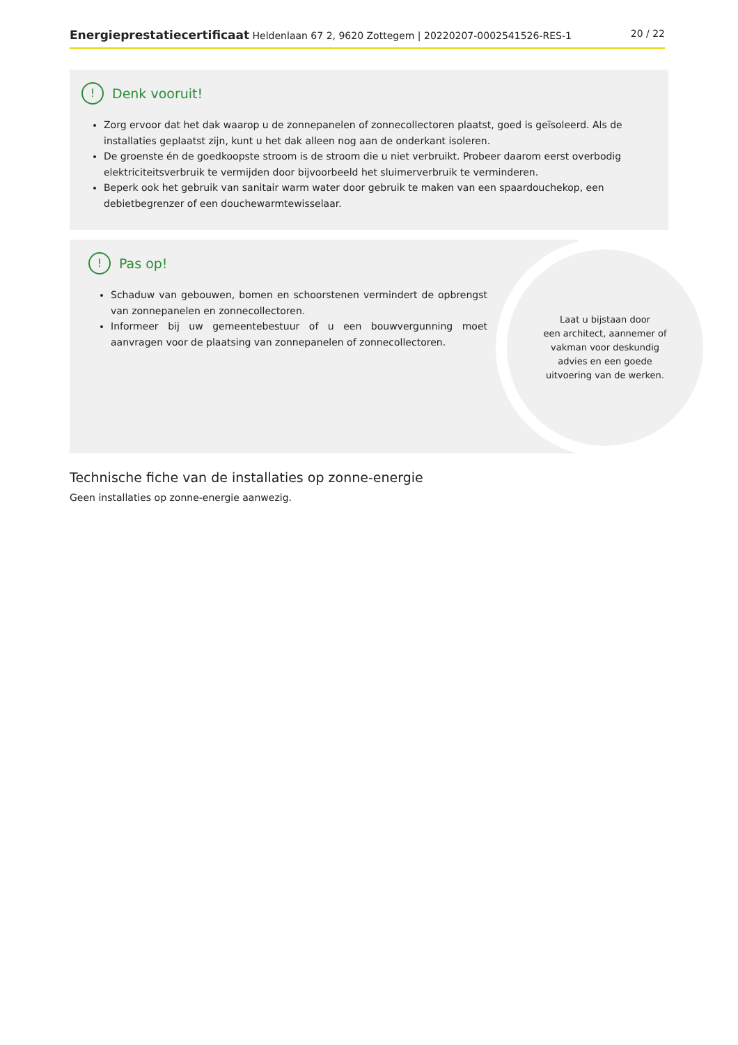Energieprestatiecertificaat Heldenlaan 67 2, 9620 Zottegem | 20220207-0002541526-RES-1 20 / 22
! Denk vooruit!
Zorg ervoor dat het dak waarop u de zonnepanelen of zonnecollectoren plaatst, goed is geïsoleerd. Als de installaties geplaatst zijn, kunt u het dak alleen nog aan de onderkant isoleren.
De groenste én de goedkoopste stroom is de stroom die u niet verbruikt. Probeer daarom eerst overbodig elektriciteitsverbruik te vermijden door bijvoorbeeld het sluimerverbruik te verminderen.
Beperk ook het gebruik van sanitair warm water door gebruik te maken van een spaardouchekop, een debietbegrenzer of een douchewarmtewisselaar.
! Pas op!
Schaduw van gebouwen, bomen en schoorstenen vermindert de opbrengst van zonnepanelen en zonnecollectoren.
Informeer bij uw gemeentebestuur of u een bouwvergunning moet aanvragen voor de plaatsing van zonnepanelen of zonnecollectoren.
Laat u bijstaan door
een architect, aannemer of
vakman voor deskundig
advies en een goede
uitvoering van de werken.
Technische fiche van de installaties op zonne-energie
Geen installaties op zonne-energie aanwezig.